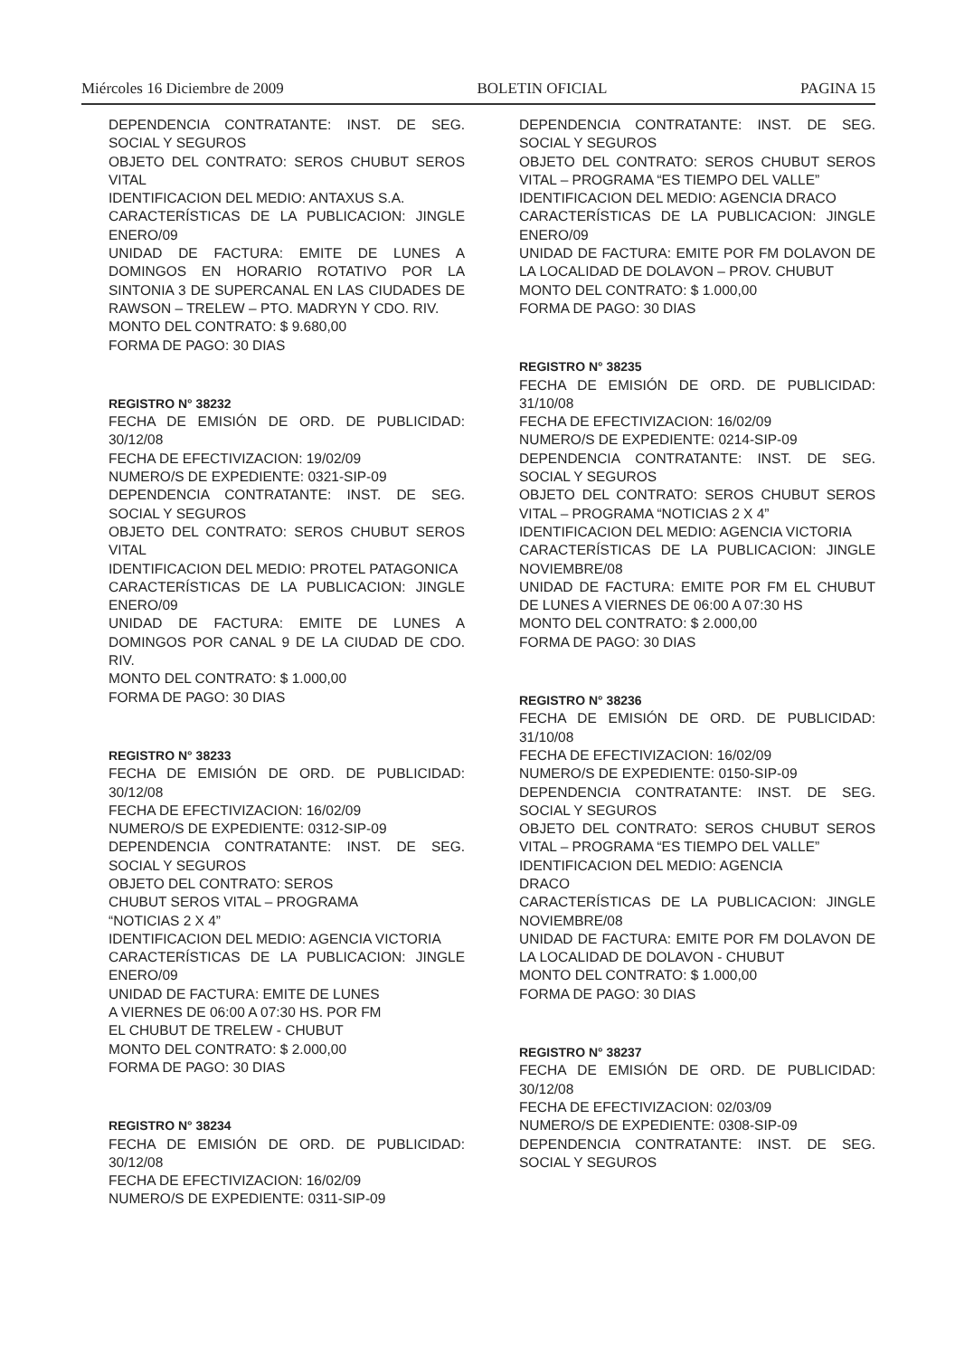Miércoles 16 Diciembre de 2009 BOLETIN OFICIAL PAGINA 15
DEPENDENCIA CONTRATANTE: INST. DE SEG. SOCIAL Y SEGUROS
OBJETO DEL CONTRATO: SEROS CHUBUT SEROS VITAL
IDENTIFICACION DEL MEDIO: ANTAXUS S.A.
CARACTERÍSTICAS DE LA PUBLICACION: JINGLE ENERO/09
UNIDAD DE FACTURA: EMITE DE LUNES A DOMINGOS EN HORARIO ROTATIVO POR LA SINTONIA 3 DE SUPERCANAL EN LAS CIUDADES DE RAWSON – TRELEW – PTO. MADRYN Y CDO. RIV.
MONTO DEL CONTRATO: $ 9.680,00
FORMA DE PAGO: 30 DIAS
REGISTRO N° 38232
FECHA DE EMISIÓN DE ORD. DE PUBLICIDAD: 30/12/08
FECHA DE EFECTIVIZACION: 19/02/09
NUMERO/S DE EXPEDIENTE: 0321-SIP-09
DEPENDENCIA CONTRATANTE: INST. DE SEG. SOCIAL Y SEGUROS
OBJETO DEL CONTRATO: SEROS CHUBUT SEROS VITAL
IDENTIFICACION DEL MEDIO: PROTEL PATAGONICA
CARACTERÍSTICAS DE LA PUBLICACION: JINGLE ENERO/09
UNIDAD DE FACTURA: EMITE DE LUNES A DOMINGOS POR CANAL 9 DE LA CIUDAD DE CDO. RIV.
MONTO DEL CONTRATO: $ 1.000,00
FORMA DE PAGO: 30 DIAS
REGISTRO N° 38233
FECHA DE EMISIÓN DE ORD. DE PUBLICIDAD: 30/12/08
FECHA DE EFECTIVIZACION: 16/02/09
NUMERO/S DE EXPEDIENTE: 0312-SIP-09
DEPENDENCIA CONTRATANTE: INST. DE SEG. SOCIAL Y SEGUROS
OBJETO DEL CONTRATO: SEROS
CHUBUT SEROS VITAL – PROGRAMA
“NOTICIAS 2 X 4”
IDENTIFICACION DEL MEDIO: AGENCIA VICTORIA
CARACTERÍSTICAS DE LA PUBLICACION: JINGLE ENERO/09
UNIDAD DE FACTURA: EMITE DE LUNES
A VIERNES DE 06:00 A 07:30 HS. POR FM
EL CHUBUT DE TRELEW - CHUBUT
MONTO DEL CONTRATO: $ 2.000,00
FORMA DE PAGO: 30 DIAS
REGISTRO N° 38234
FECHA DE EMISIÓN DE ORD. DE PUBLICIDAD: 30/12/08
FECHA DE EFECTIVIZACION: 16/02/09
NUMERO/S DE EXPEDIENTE: 0311-SIP-09
DEPENDENCIA CONTRATANTE: INST. DE SEG. SOCIAL Y SEGUROS
OBJETO DEL CONTRATO: SEROS CHUBUT SEROS VITAL – PROGRAMA “ES TIEMPO DEL VALLE”
IDENTIFICACION DEL MEDIO: AGENCIA DRACO
CARACTERÍSTICAS DE LA PUBLICACION: JINGLE ENERO/09
UNIDAD DE FACTURA: EMITE POR FM DOLAVON DE LA LOCALIDAD DE DOLAVON – PROV. CHUBUT
MONTO DEL CONTRATO: $ 1.000,00
FORMA DE PAGO: 30 DIAS
REGISTRO N° 38235
FECHA DE EMISIÓN DE ORD. DE PUBLICIDAD: 31/10/08
FECHA DE EFECTIVIZACION: 16/02/09
NUMERO/S DE EXPEDIENTE: 0214-SIP-09
DEPENDENCIA CONTRATANTE: INST. DE SEG. SOCIAL Y SEGUROS
OBJETO DEL CONTRATO: SEROS CHUBUT SEROS VITAL – PROGRAMA “NOTICIAS 2 X 4”
IDENTIFICACION DEL MEDIO: AGENCIA VICTORIA
CARACTERÍSTICAS DE LA PUBLICACION: JINGLE NOVIEMBRE/08
UNIDAD DE FACTURA: EMITE POR FM EL CHUBUT DE LUNES A VIERNES DE 06:00 A 07:30 HS
MONTO DEL CONTRATO: $ 2.000,00
FORMA DE PAGO: 30 DIAS
REGISTRO N° 38236
FECHA DE EMISIÓN DE ORD. DE PUBLICIDAD: 31/10/08
FECHA DE EFECTIVIZACION: 16/02/09
NUMERO/S DE EXPEDIENTE: 0150-SIP-09
DEPENDENCIA CONTRATANTE: INST. DE SEG. SOCIAL Y SEGUROS
OBJETO DEL CONTRATO: SEROS CHUBUT SEROS VITAL – PROGRAMA “ES TIEMPO DEL VALLE”
IDENTIFICACION DEL MEDIO: AGENCIA
DRACO
CARACTERÍSTICAS DE LA PUBLICACION: JINGLE NOVIEMBRE/08
UNIDAD DE FACTURA: EMITE POR FM DOLAVON DE LA LOCALIDAD DE DOLAVON - CHUBUT
MONTO DEL CONTRATO: $ 1.000,00
FORMA DE PAGO: 30 DIAS
REGISTRO N° 38237
FECHA DE EMISIÓN DE ORD. DE PUBLICIDAD: 30/12/08
FECHA DE EFECTIVIZACION: 02/03/09
NUMERO/S DE EXPEDIENTE: 0308-SIP-09
DEPENDENCIA CONTRATANTE: INST. DE SEG. SOCIAL Y SEGUROS